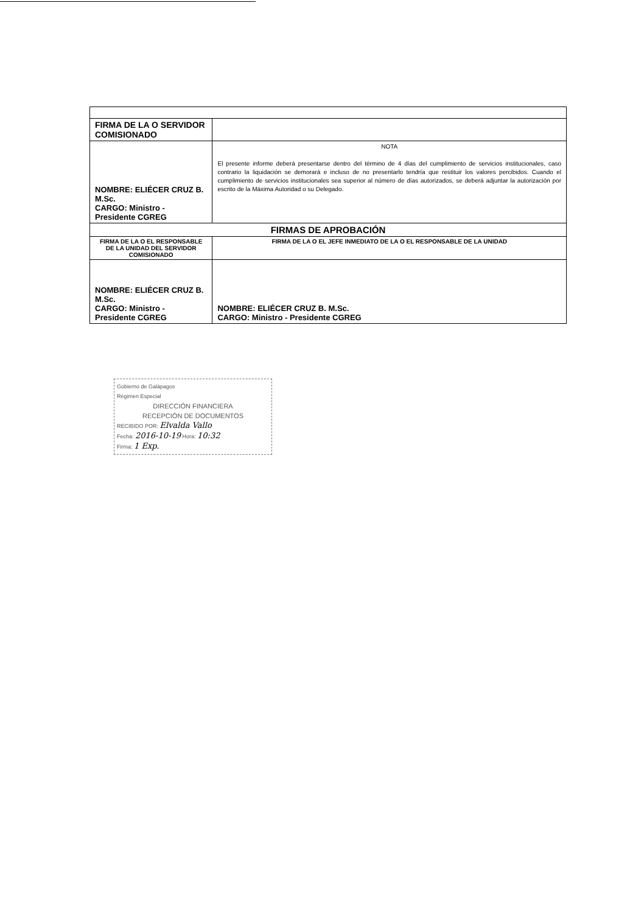| FIRMA DE LA O SERVIDOR COMISIONADO | |
| NOMBRE: ELIÉCER CRUZ B. M.Sc. CARGO: Ministro - Presidente CGREG | NOTA El presente informe deberá presentarse dentro del término de 4 días del cumplimiento de servicios institucionales, caso contrario la liquidación se demorará e incluso de no presentarlo tendría que restituir los valores percibidos. Cuando el cumplimiento de servicios institucionales sea superior al número de días autorizados, se deberá adjuntar la autorización por escrito de la Máxima Autoridad o su Delegado. |
| FIRMAS DE APROBACIÓN | |
| FIRMA DE LA O EL RESPONSABLE DE LA UNIDAD DEL SERVIDOR COMISIONADO | FIRMA DE LA O EL JEFE INMEDIATO DE LA O EL RESPONSABLE DE LA UNIDAD |
| NOMBRE: ELIÉCER CRUZ B. M.Sc. CARGO: Ministro - Presidente CGREG | NOMBRE: ELIÉCER CRUZ B. M.Sc. CARGO: Ministro - Presidente CGREG |
Gobierno de Galápagos
Régimen Especial
DIRECCIÓN FINANCIERA
RECEPCIÓN DE DOCUMENTOS
RECIBIDO POR: Elvalda Vallo
Fecha: 2016-10-19 Hora: 10:32
Firma: 1 Exp.